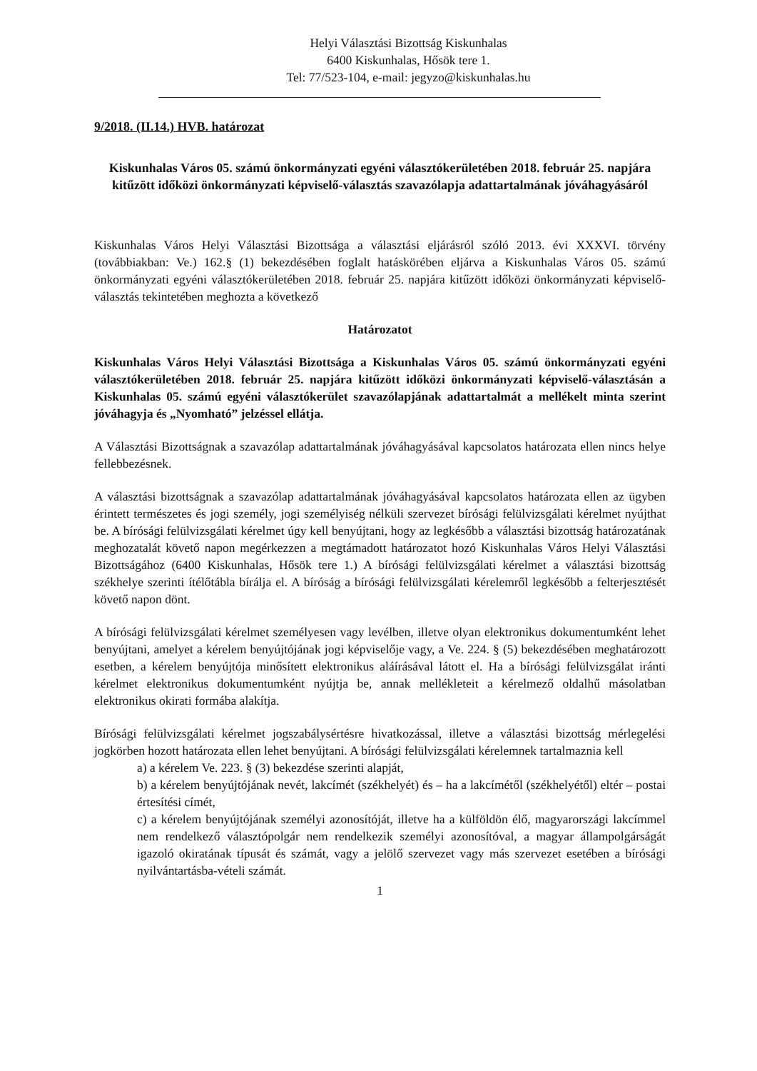Helyi Választási Bizottság Kiskunhalas
6400 Kiskunhalas, Hősök tere 1.
Tel: 77/523-104, e-mail: jegyzo@kiskunhalas.hu
9/2018. (II.14.) HVB. határozat
Kiskunhalas Város 05. számú önkormányzati egyéni választókerületében 2018. február 25. napjára kitűzött időközi önkormányzati képviselő-választás szavazólapja adattartalmának jóváhagyásáról
Kiskunhalas Város Helyi Választási Bizottsága a választási eljárásról szóló 2013. évi XXXVI. törvény (továbbiakban: Ve.) 162.§ (1) bekezdésében foglalt hatáskörében eljárva a Kiskunhalas Város 05. számú önkormányzati egyéni választókerületében 2018. február 25. napjára kitűzött időközi önkormányzati képviselő-választás tekintetében meghozta a következő
Határozatot
Kiskunhalas Város Helyi Választási Bizottsága a Kiskunhalas Város 05. számú önkormányzati egyéni választókerületében 2018. február 25. napjára kitűzött időközi önkormányzati képviselő-választásán a Kiskunhalas 05. számú egyéni választókerület szavazólapjának adattartalmát a mellékelt minta szerint jóváhagyja és „Nyomható” jelzéssel ellátja.
A Választási Bizottságnak a szavazólap adattartalmának jóváhagyásával kapcsolatos határozata ellen nincs helye fellebbezésnek.
A választási bizottságnak a szavazólap adattartalmának jóváhagyásával kapcsolatos határozata ellen az ügyben érintett természetes és jogi személy, jogi személyiség nélküli szervezet bírósági felülvizsgálati kérelmet nyújthat be. A bírósági felülvizsgálati kérelmet úgy kell benyújtani, hogy az legkésőbb a választási bizottság határozatának meghozatalát követő napon megérkezzen a megtámadott határozatot hozó Kiskunhalas Város Helyi Választási Bizottságához (6400 Kiskunhalas, Hősök tere 1.) A bírósági felülvizsgálati kérelmet a választási bizottság székhelye szerinti ítélőtábla bírálja el. A bíróság a bírósági felülvizsgálati kérelemről legkésőbb a felterjesztését követő napon dönt.
A bírósági felülvizsgálati kérelmet személyesen vagy levélben, illetve olyan elektronikus dokumentumként lehet benyújtani, amelyet a kérelem benyújtójának jogi képviselője vagy, a Ve. 224. § (5) bekezdésében meghatározott esetben, a kérelem benyújtója minősített elektronikus aláírásával látott el. Ha a bírósági felülvizsgálat iránti kérelmet elektronikus dokumentumként nyújtja be, annak mellékleteit a kérelmező oldalhű másolatban elektronikus okirati formába alakítja.
Bírósági felülvizsgálati kérelmet jogszabálysértésre hivatkozással, illetve a választási bizottság mérlegelési jogkörben hozott határozata ellen lehet benyújtani. A bírósági felülvizsgálati kérelemnek tartalmaznia kell
a) a kérelem Ve. 223. § (3) bekezdése szerinti alapját,
b) a kérelem benyújtójának nevét, lakcímét (székhelyét) és – ha a lakcímétől (székhelyétől) eltér – postai értesítési címét,
c) a kérelem benyújtójának személyi azonosítóját, illetve ha a külföldön élő, magyarországi lakcímmel nem rendelkező választópolgár nem rendelkezik személyi azonosítóval, a magyar állampolgárságát igazoló okiratának típusát és számát, vagy a jelölő szervezet vagy más szervezet esetében a bírósági nyilvántartásba-vételi számát.
1